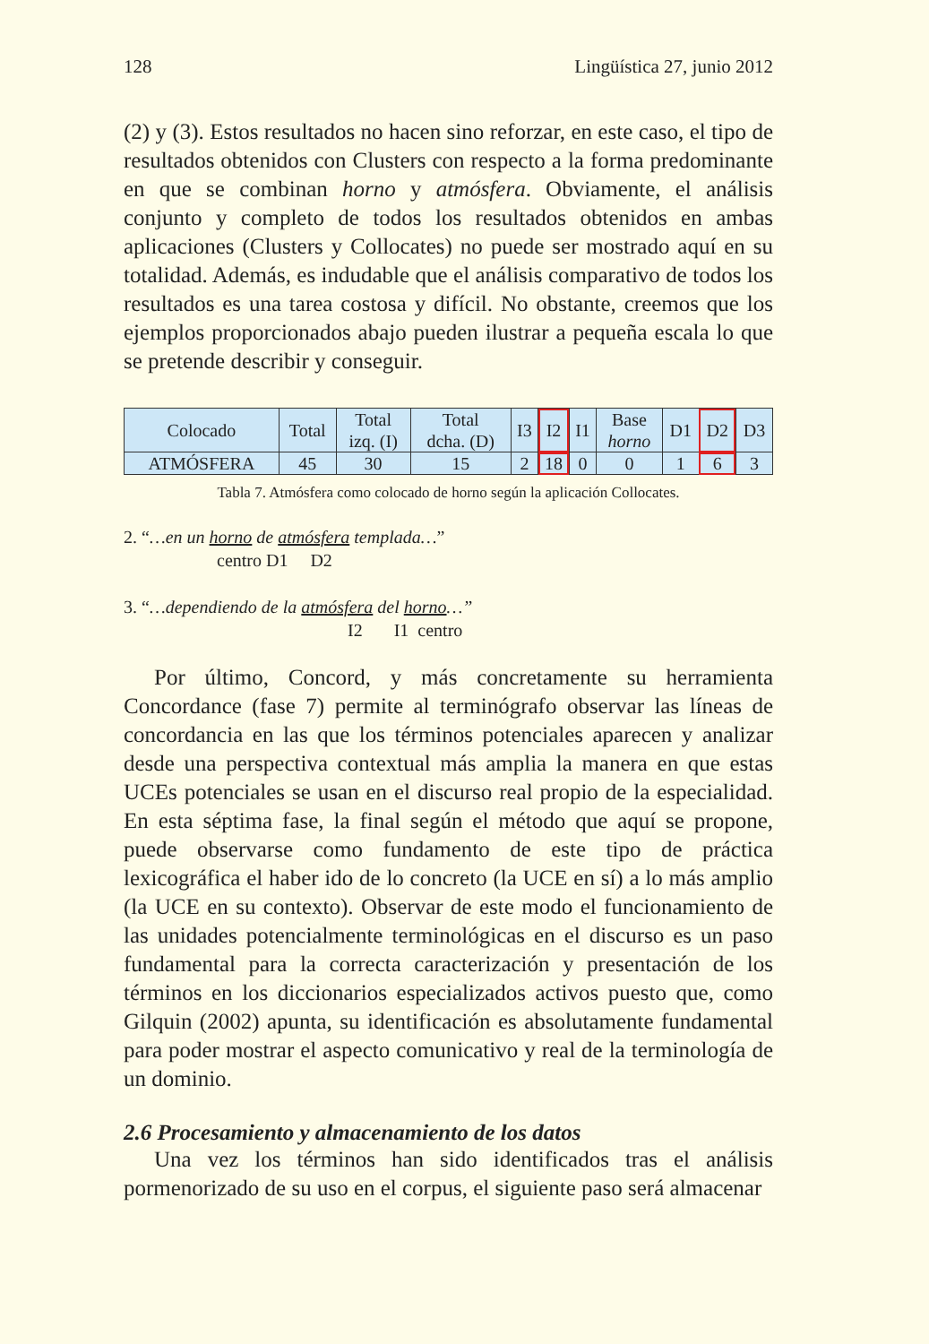128 Lingüística 27, junio 2012
(2) y (3). Estos resultados no hacen sino reforzar, en este caso, el tipo de resultados obtenidos con Clusters con respecto a la forma predominante en que se combinan horno y atmósfera. Obviamente, el análisis conjunto y completo de todos los resultados obtenidos en ambas aplicaciones (Clusters y Collocates) no puede ser mostrado aquí en su totalidad. Además, es indudable que el análisis comparativo de todos los resultados es una tarea costosa y difícil. No obstante, creemos que los ejemplos proporcionados abajo pueden ilustrar a pequeña escala lo que se pretende describir y conseguir.
| Colocado | Total | Total izq. (I) | Total dcha. (D) | I3 | I2 | I1 | Base horno | D1 | D2 | D3 |
| --- | --- | --- | --- | --- | --- | --- | --- | --- | --- | --- |
| ATMÓSFERA | 45 | 30 | 15 | 2 | 18 | 0 | 0 | 1 | 6 | 3 |
Tabla 7. Atmósfera como colocado de horno según la aplicación Collocates.
2. “…en un horno de atmósfera templada…”
centro D1 D2
3. “…dependiendo de la atmósfera del horno…”
I2 I1 centro
Por último, Concord, y más concretamente su herramienta Concordance (fase 7) permite al terminógrafo observar las líneas de concordancia en las que los términos potenciales aparecen y analizar desde una perspectiva contextual más amplia la manera en que estas UCEs potenciales se usan en el discurso real propio de la especialidad. En esta séptima fase, la final según el método que aquí se propone, puede observarse como fundamento de este tipo de práctica lexicográfica el haber ido de lo concreto (la UCE en sí) a lo más amplio (la UCE en su contexto). Observar de este modo el funcionamiento de las unidades potencialmente terminológicas en el discurso es un paso fundamental para la correcta caracterización y presentación de los términos en los diccionarios especializados activos puesto que, como Gilquin (2002) apunta, su identificación es absolutamente fundamental para poder mostrar el aspecto comunicativo y real de la terminología de un dominio.
2.6 Procesamiento y almacenamiento de los datos
Una vez los términos han sido identificados tras el análisis pormenorizado de su uso en el corpus, el siguiente paso será almacenar